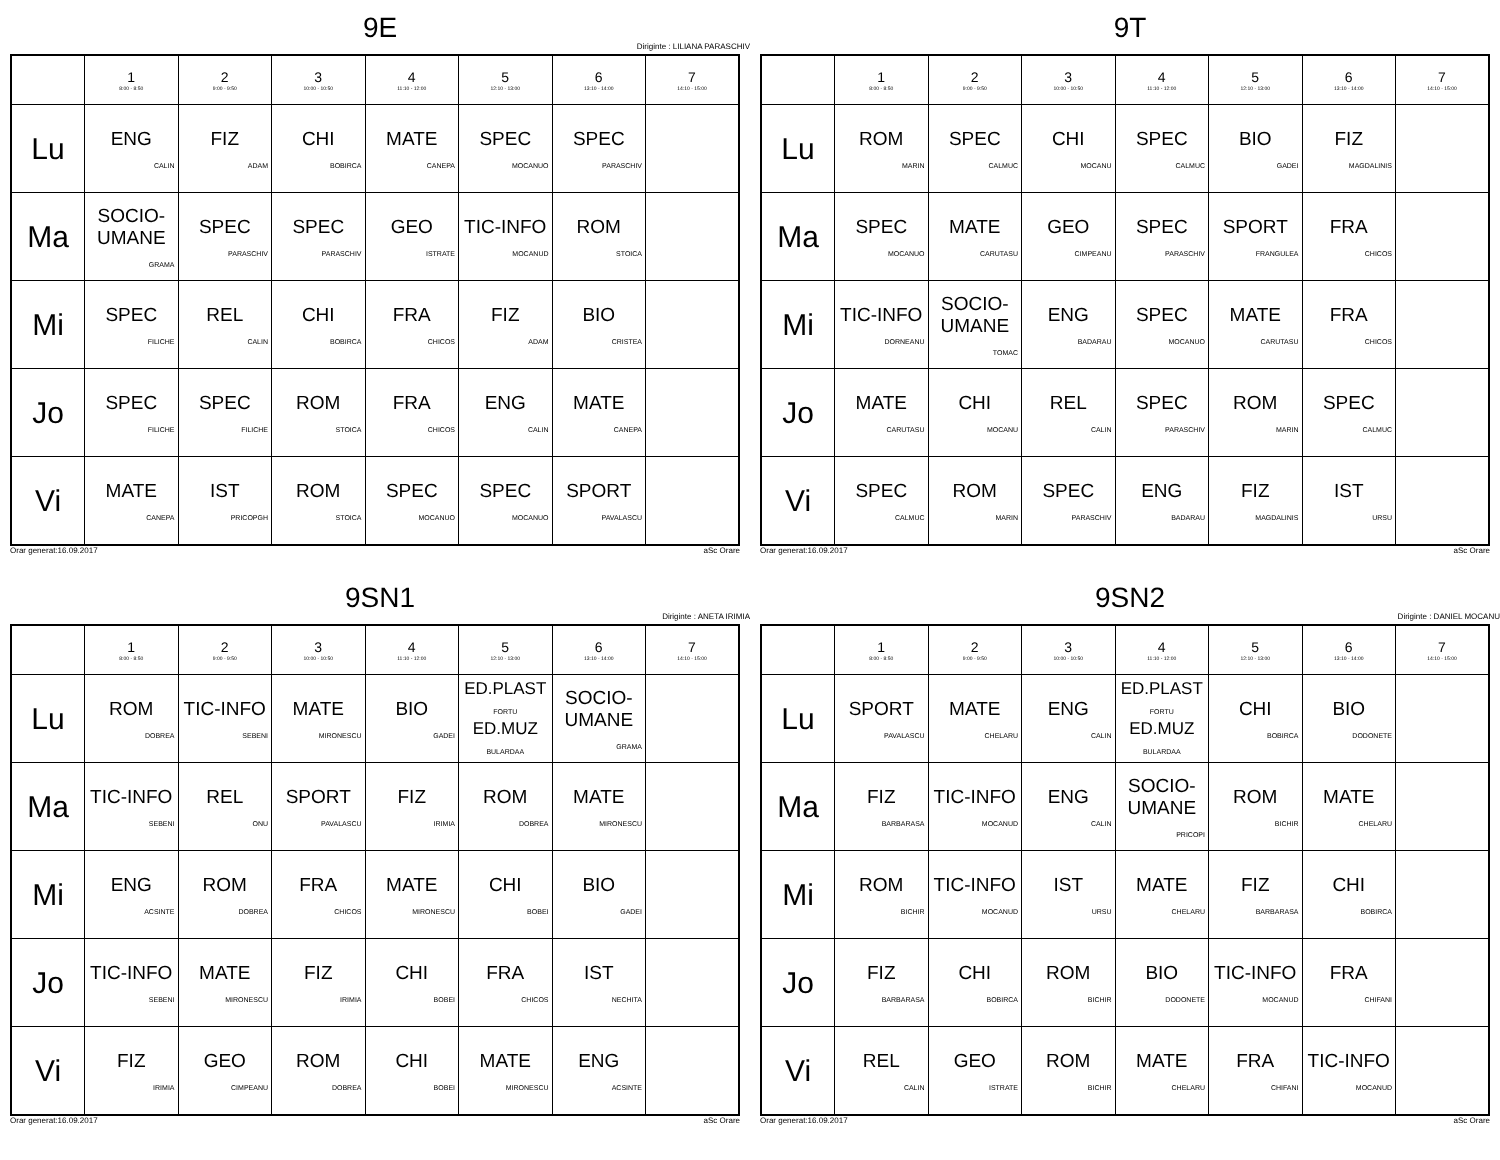9E
Diriginte : LILIANA PARASCHIV
| | 1 8:00 - 8:50 | 2 9:00 - 9:50 | 3 10:00 - 10:50 | 4 11:10 - 12:00 | 5 12:10 - 13:00 | 6 13:10 - 14:00 | 7 14:10 - 15:00 |
| --- | --- | --- | --- | --- | --- | --- | --- |
| Lu | ENG CALIN | FIZ ADAM | CHI BOBIRCA | MATE CANEPA | SPEC MOCANUO | SPEC PARASCHIV | |
| Ma | SOCIO-UMANE GRAMA | SPEC PARASCHIV | SPEC PARASCHIV | GEO ISTRATE | TIC-INFO MOCANUD | ROM STOICA | |
| Mi | SPEC FILICHE | REL CALIN | CHI BOBIRCA | FRA CHICOS | FIZ ADAM | BIO CRISTEA | |
| Jo | SPEC FILICHE | SPEC FILICHE | ROM STOICA | FRA CHICOS | ENG CALIN | MATE CANEPA | |
| Vi | MATE CANEPA | IST PRICOPGH | ROM STOICA | SPEC MOCANUO | SPEC MOCANUO | SPORT PAVALASCU | |
Orar generat:16.09.2017 aSc Orare
9T
| | 1 8:00 - 8:50 | 2 9:00 - 9:50 | 3 10:00 - 10:50 | 4 11:10 - 12:00 | 5 12:10 - 13:00 | 6 13:10 - 14:00 | 7 14:10 - 15:00 |
| --- | --- | --- | --- | --- | --- | --- | --- |
| Lu | ROM MARIN | SPEC CALMUC | CHI MOCANU | SPEC CALMUC | BIO GADEI | FIZ MAGDALINIS | |
| Ma | SPEC MOCANUO | MATE CARUTASU | GEO CIMPEANU | SPEC PARASCHIV | SPORT FRANGULEA | FRA CHICOS | |
| Mi | TIC-INFO DORNEANU | SOCIO-UMANE TOMAC | ENG BADARAU | SPEC MOCANUO | MATE CARUTASU | FRA CHICOS | |
| Jo | MATE CARUTASU | CHI MOCANU | REL CALIN | SPEC PARASCHIV | ROM MARIN | SPEC CALMUC | |
| Vi | SPEC CALMUC | ROM MARIN | SPEC PARASCHIV | ENG BADARAU | FIZ MAGDALINIS | IST URSU | |
Orar generat:16.09.2017 aSc Orare
9SN1
Diriginte : ANETA IRIMIA
| | 1 8:00 - 8:50 | 2 9:00 - 9:50 | 3 10:00 - 10:50 | 4 11:10 - 12:00 | 5 12:10 - 13:00 | 6 13:10 - 14:00 | 7 14:10 - 15:00 |
| --- | --- | --- | --- | --- | --- | --- | --- |
| Lu | ROM DOBREA | TIC-INFO SEBENI | MATE MIRONESCU | BIO GADEI | ED.PLAST FORTU ED.MUZ BULARDAA | SOCIO-UMANE GRAMA | |
| Ma | TIC-INFO SEBENI | REL ONU | SPORT PAVALASCU | FIZ IRIMIA | ROM DOBREA | MATE MIRONESCU | |
| Mi | ENG ACSINTE | ROM DOBREA | FRA CHICOS | MATE MIRONESCU | CHI BOBEI | BIO GADEI | |
| Jo | TIC-INFO SEBENI | MATE MIRONESCU | FIZ IRIMIA | CHI BOBEI | FRA CHICOS | IST NECHITA | |
| Vi | FIZ IRIMIA | GEO CIMPEANU | ROM DOBREA | CHI BOBEI | MATE MIRONESCU | ENG ACSINTE | |
Orar generat:16.09.2017 aSc Orare
9SN2
Diriginte : DANIEL MOCANU
| | 1 8:00 - 8:50 | 2 9:00 - 9:50 | 3 10:00 - 10:50 | 4 11:10 - 12:00 | 5 12:10 - 13:00 | 6 13:10 - 14:00 | 7 14:10 - 15:00 |
| --- | --- | --- | --- | --- | --- | --- | --- |
| Lu | SPORT PAVALASCU | MATE CHELARU | ENG CALIN | ED.PLAST FORTU ED.MUZ BULARDAA | CHI BOBIRCA | BIO DODONETE | |
| Ma | FIZ BARBARASA | TIC-INFO MOCANUD | ENG CALIN | SOCIO-UMANE PRICOPI | ROM BICHIR | MATE CHELARU | |
| Mi | ROM BICHIR | TIC-INFO MOCANUD | IST URSU | MATE CHELARU | FIZ BARBARASA | CHI BOBIRCA | |
| Jo | FIZ BARBARASA | CHI BOBIRCA | ROM BICHIR | BIO DODONETE | TIC-INFO MOCANUD | FRA CHIFANI | |
| Vi | REL CALIN | GEO ISTRATE | ROM BICHIR | MATE CHELARU | FRA CHIFANI | TIC-INFO MOCANUD | |
Orar generat:16.09.2017 aSc Orare